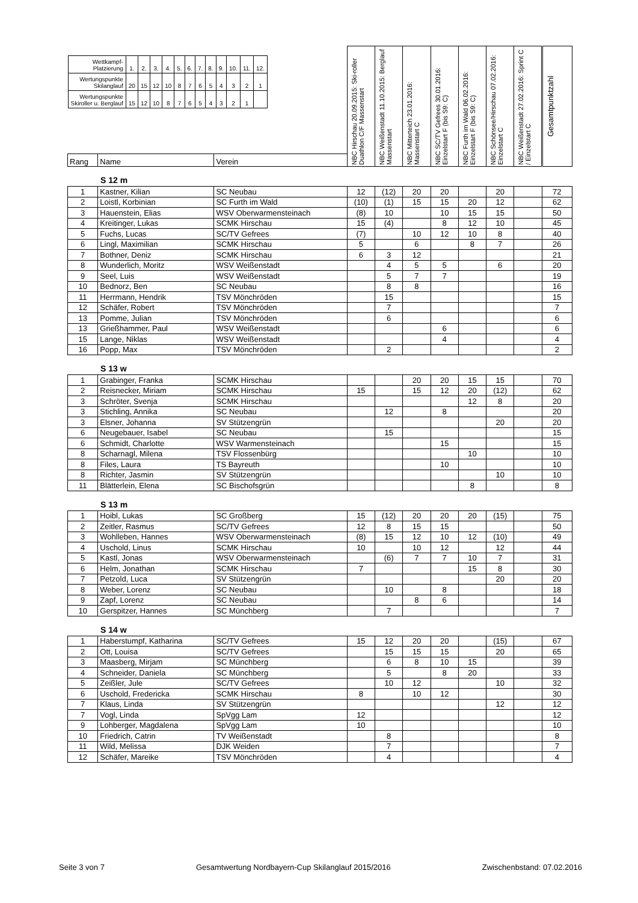| / Wettkampf- Platzierung / 1. / 2. / 3. / 4. / 5. / 6. / 7. / 8. / 9. / 10. / 11. / 12. / / Wertungspunkte Skilanglauf / 20 / 15 / 12 / 10 / 8 / 7 / 6 / 5 / 4 / 3 / 2 / 1 / / Wertungspunkte Skiroller u. Berglauf / 15 / 12 / 10 / 8 / 7 / 6 / 5 / 4 / 3 / 2 / 1 / / | | | NBC Hirschau 20.09.2015: Ski-roller Duathlon C/F Massenstart | NBC Weißenstadt 11.10.2015: Berglauf Massenstart | NBC Mitterteich 23.01.2016: Massenstart C | NBC SC/TV Gefrees 30.01.2016: Einzelstart F (bis S9: C) | NBC Furth im Wald 06.02.2016: Einzelstart F (bis S9: C) | NBC Schönsee/Hirschau 07.02.2016: Einzelstart C | NBC Weißenstadt 27.02.2016: Sprint C / Einzelstart C | Gesamtpunktzahl |
| Rang | Name | Verein | | | | | | | | |
S 12 m
| 1 | Kastner, Kilian | SC Neubau | 12 | (12) | 20 | 20 | | 20 | | 72 |
| 2 | Loistl, Korbinian | SC Furth im Wald | (10) | (1) | 15 | 15 | 20 | 12 | | 62 |
| 3 | Hauenstein, Elias | WSV Oberwarmensteinach | (8) | 10 | | 10 | 15 | 15 | | 50 |
| 4 | Kreitinger, Lukas | SCMK Hirschau | 15 | (4) | | 8 | 12 | 10 | | 45 |
| 5 | Fuchs, Lucas | SC/TV Gefrees | (7) | | 10 | 12 | 10 | 8 | | 40 |
| 6 | Lingl, Maximilian | SCMK Hirschau | 5 | | 6 | | 8 | 7 | | 26 |
| 7 | Bothner, Deniz | SCMK Hirschau | 6 | 3 | 12 | | | | | 21 |
| 8 | Wunderlich, Moritz | WSV Weißenstadt | | 4 | 5 | 5 | | 6 | | 20 |
| 9 | Seel, Luis | WSV Weißenstadt | | 5 | 7 | 7 | | | | 19 |
| 10 | Bednorz, Ben | SC Neubau | | 8 | 8 | | | | | 16 |
| 11 | Herrmann, Hendrik | TSV Mönchröden | | 15 | | | | | | 15 |
| 12 | Schäfer, Robert | TSV Mönchröden | | 7 | | | | | | 7 |
| 13 | Pomme, Julian | TSV Mönchröden | | 6 | | | | | | 6 |
| 13 | Grießhammer, Paul | WSV Weißenstadt | | | | 6 | | | | 6 |
| 15 | Lange, Niklas | WSV Weißenstadt | | | | 4 | | | | 4 |
| 16 | Popp, Max | TSV Mönchröden | | 2 | | | | | | 2 |
S 13 w
| 1 | Grabinger, Franka | SCMK Hirschau | | | 20 | 20 | 15 | 15 | | 70 |
| 2 | Reisnecker, Miriam | SCMK Hirschau | 15 | | 15 | 12 | 20 | (12) | | 62 |
| 3 | Schröter, Svenja | SCMK Hirschau | | | | | 12 | 8 | | 20 |
| 3 | Stichling, Annika | SC Neubau | | 12 | | 8 | | | | 20 |
| 3 | Elsner, Johanna | SV Stützengrün | | | | | | 20 | | 20 |
| 6 | Neugebauer, Isabel | SC Neubau | | 15 | | | | | | 15 |
| 6 | Schmidt, Charlotte | WSV Warmensteinach | | | | 15 | | | | 15 |
| 8 | Scharnagl, Milena | TSV Flossenbürg | | | | | 10 | | | 10 |
| 8 | Files, Laura | TS Bayreuth | | | | 10 | | | | 10 |
| 8 | Richter, Jasmin | SV Stützengrün | | | | | | 10 | | 10 |
| 11 | Blätterlein, Elena | SC Bischofsgrün | | | | | 8 | | | 8 |
S 13 m
| 1 | Hoibl, Lukas | SC Großberg | 15 | (12) | 20 | 20 | 20 | (15) | | 75 |
| 2 | Zeitler, Rasmus | SC/TV Gefrees | 12 | 8 | 15 | 15 | | | | 50 |
| 3 | Wohlleben, Hannes | WSV Oberwarmensteinach | (8) | 15 | 12 | 10 | 12 | (10) | | 49 |
| 4 | Uschold, Linus | SCMK Hirschau | 10 | | 10 | 12 | | 12 | | 44 |
| 5 | Kastl, Jonas | WSV Oberwarmensteinach | | (6) | 7 | 7 | 10 | 7 | | 31 |
| 6 | Helm, Jonathan | SCMK Hirschau | 7 | | | | 15 | 8 | | 30 |
| 7 | Petzold, Luca | SV Stützengrün | | | | | | 20 | | 20 |
| 8 | Weber, Lorenz | SC Neubau | | 10 | | 8 | | | | 18 |
| 9 | Zapf, Lorenz | SC Neubau | | | 8 | 6 | | | | 14 |
| 10 | Gerspitzer, Hannes | SC Münchberg | | 7 | | | | | | 7 |
S 14 w
| 1 | Haberstumpf, Katharina | SC/TV Gefrees | 15 | 12 | 20 | 20 | | (15) | | 67 |
| 2 | Ott, Louisa | SC/TV Gefrees | | 15 | 15 | 15 | | 20 | | 65 |
| 3 | Maasberg, Mirjam | SC Münchberg | | 6 | 8 | 10 | 15 | | | 39 |
| 4 | Schneider, Daniela | SC Münchberg | | 5 | | 8 | 20 | | | 33 |
| 5 | Zeißler, Jule | SC/TV Gefrees | | 10 | 12 | | | 10 | | 32 |
| 6 | Uschold, Fredericka | SCMK Hirschau | 8 | | 10 | 12 | | | | 30 |
| 7 | Klaus, Linda | SV Stützengrün | | | | | | 12 | | 12 |
| 7 | Vogl, Linda | SpVgg Lam | 12 | | | | | | | 12 |
| 9 | Lohberger, Magdalena | SpVgg Lam | 10 | | | | | | | 10 |
| 10 | Friedrich, Catrin | TV Weißenstadt | | 8 | | | | | | 8 |
| 11 | Wild, Melissa | DJK Weiden | | 7 | | | | | | 7 |
| 12 | Schäfer, Mareike | TSV Mönchröden | | 4 | | | | | | 4 |
Seite 3 von 7 Gesamtwertung Nordbayern-Cup Skilanglauf 2015/2016 Zwischenbstand: 07.02.2016